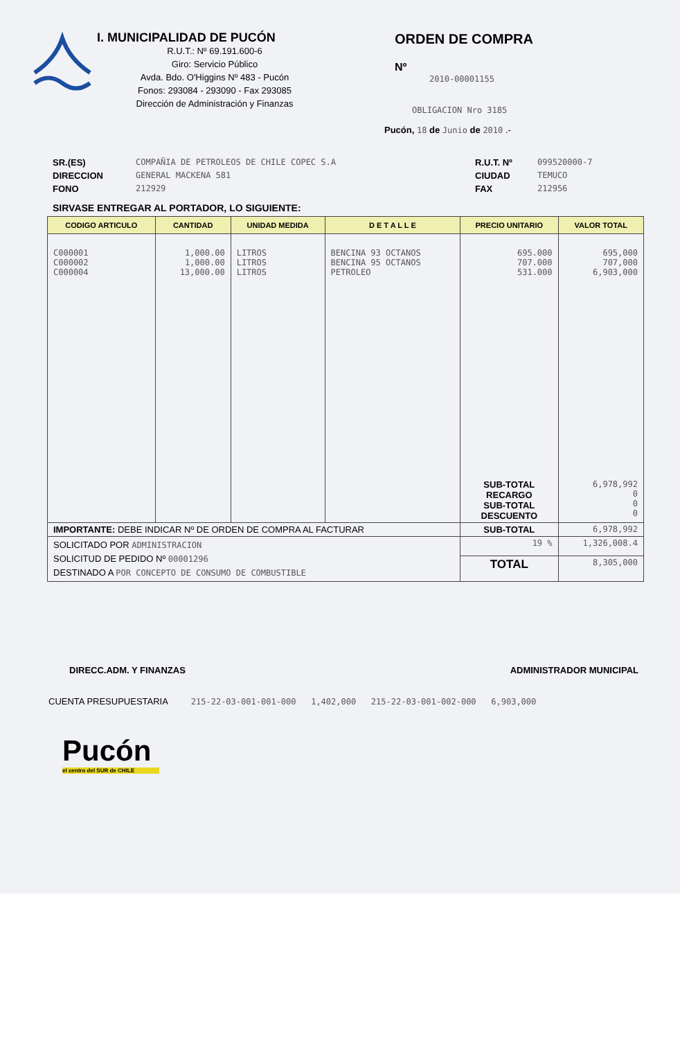I. MUNICIPALIDAD DE PUCÓN
R.U.T.: Nº 69.191.600-6
Giro: Servicio Público
Avda. Bdo. O'Higgins Nº 483 - Pucón
Fonos: 293084 - 293090 - Fax 293085
Dirección de Administración y Finanzas
ORDEN DE COMPRA
Nº
2010-00001155
OBLIGACION Nro 3185
Pucón, 18 de Junio de 2010 .-
SR.(ES)
DIRECCION
FONO
COMPAÑIA DE PETROLEOS DE CHILE COPEC S.A
GENERAL MACKENA 581
212929
R.U.T. Nº
CIUDAD
FAX
099520000-7
TEMUCO
212956
SIRVASE ENTREGAR AL PORTADOR, LO SIGUIENTE:
| CODIGO ARTICULO | CANTIDAD | UNIDAD MEDIDA | D E T A L L E | PRECIO UNITARIO | VALOR TOTAL |
| --- | --- | --- | --- | --- | --- |
| C000001 C000002 C000004 | 1,000.00 1,000.00 13,000.00 | LITROS LITROS LITROS | BENCINA 93 OCTANOS BENCINA 95 OCTANOS PETROLEO | 695.000 707.000 531.000 | 695,000 707,000 6,903,000 |
| | | | | SUB-TOTAL RECARGO SUB-TOTAL DESCUENTO | 6,978,992 0 0 0 |
| IMPORTANTE: DEBE INDICAR Nº DE ORDEN DE COMPRA AL FACTURAR | | | | SUB-TOTAL | 6,978,992 |
| SOLICITADO POR ADMINISTRACION SOLICITUD DE PEDIDO Nº 00001296 DESTINADO A POR CONCEPTO DE CONSUMO DE COMBUSTIBLE | | | | 19 % | 1,326,008.4 |
| | | | | TOTAL | 8,305,000 |
DIRECC.ADM. Y FINANZAS ADMINISTRADOR MUNICIPAL
CUENTA PRESUPUESTARIA 215-22-03-001-001-000 1,402,000 215-22-03-001-002-000 6,903,000
Pucón
el centro del SUR de CHILE